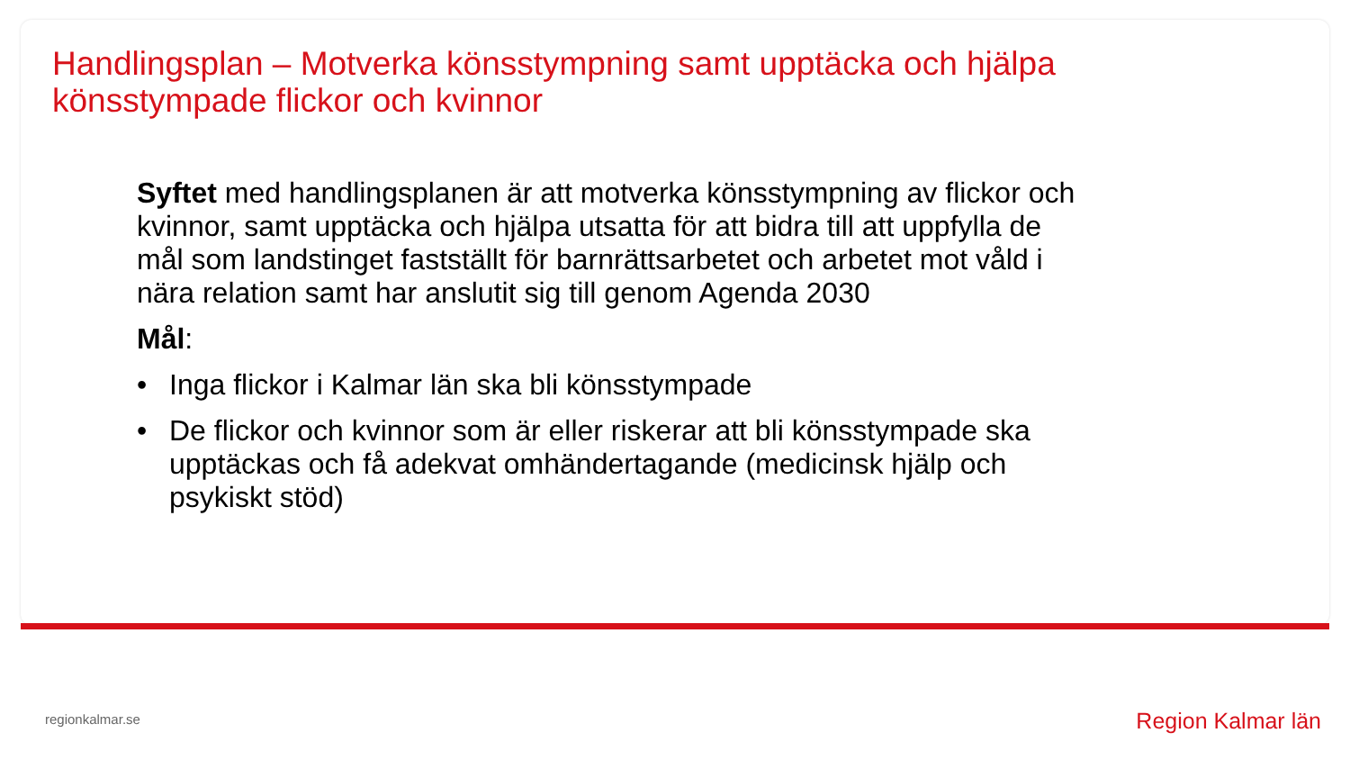Handlingsplan – Motverka könsstympning samt upptäcka och hjälpa
könsstympade flickor och kvinnor
Syftet med handlingsplanen är att motverka könsstympning av flickor och kvinnor, samt upptäcka och hjälpa utsatta för att bidra till att uppfylla de mål som landstinget fastställt för barnrättsarbetet och arbetet mot våld i nära relation samt har anslutit sig till genom Agenda 2030
Mål:
• Inga flickor i Kalmar län ska bli könsstympade
• De flickor och kvinnor som är eller riskerar att bli könsstympade ska upptäckas och få adekvat omhändertagande (medicinsk hjälp och psykiskt stöd)
regionkalmar.se Region Kalmar län